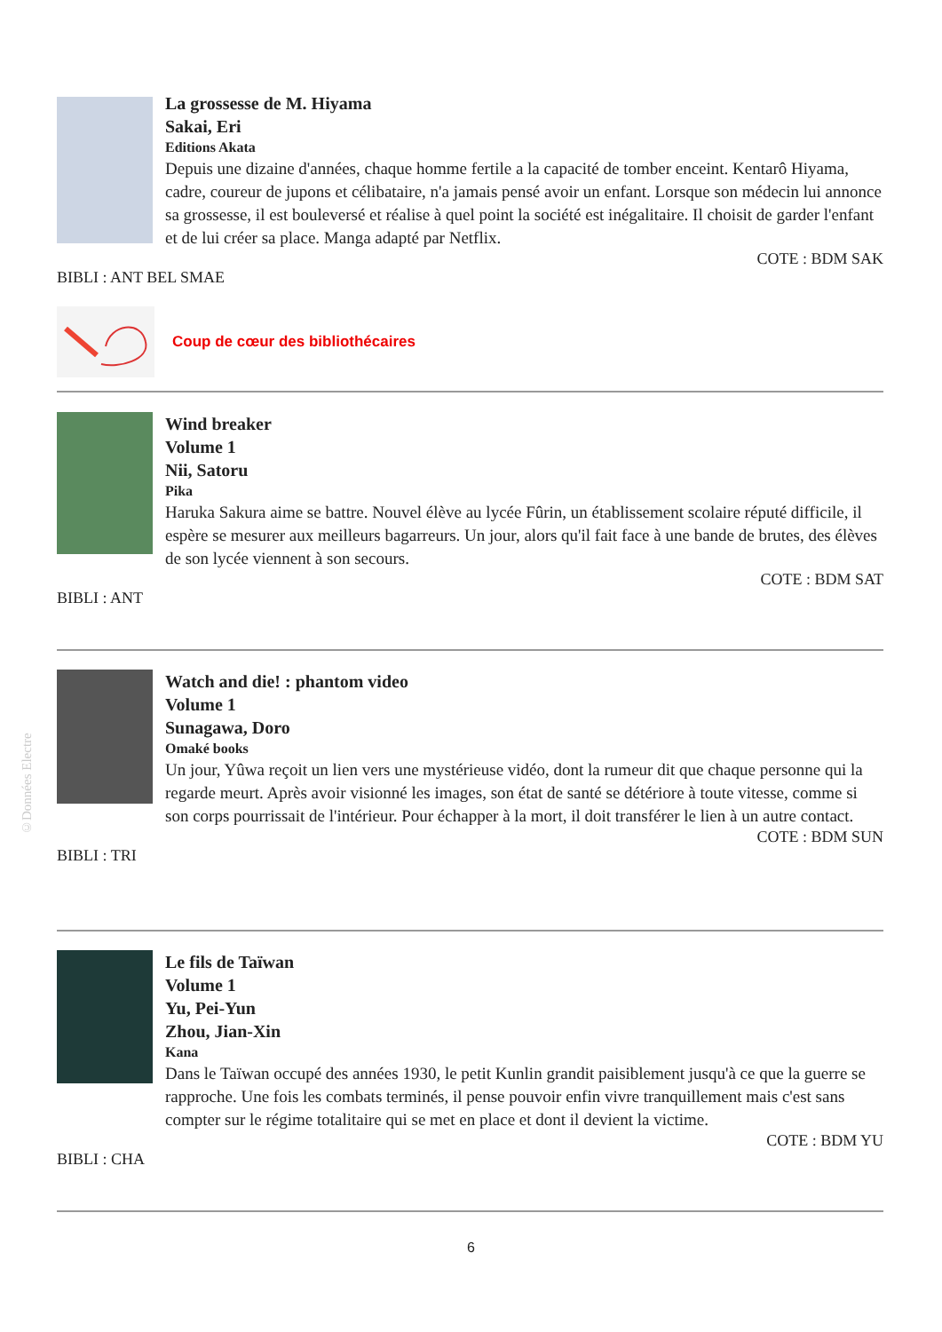©Données Electre
La grossesse de M. Hiyama
Sakai, Eri
Editions Akata
Depuis une dizaine d'années, chaque homme fertile a la capacité de tomber enceint. Kentarô Hiyama, cadre, coureur de jupons et célibataire, n'a jamais pensé avoir un enfant. Lorsque son médecin lui annonce sa grossesse, il est bouleversé et réalise à quel point la société est inégalitaire. Il choisit de garder l'enfant et de lui créer sa place. Manga adapté par Netflix.
COTE : BDM SAK
BIBLI : ANT BEL SMAE
Coup de cœur des bibliothécaires
Wind breaker
Volume 1
Nii, Satoru
Pika
Haruka Sakura aime se battre. Nouvel élève au lycée Fûrin, un établissement scolaire réputé difficile, il espère se mesurer aux meilleurs bagarreurs. Un jour, alors qu'il fait face à une bande de brutes, des élèves de son lycée viennent à son secours.
COTE : BDM SAT
BIBLI : ANT
Watch and die! : phantom video
Volume 1
Sunagawa, Doro
Omaké books
Un jour, Yûwa reçoit un lien vers une mystérieuse vidéo, dont la rumeur dit que chaque personne qui la regarde meurt. Après avoir visionné les images, son état de santé se détériore à toute vitesse, comme si son corps pourrissait de l'intérieur. Pour échapper à la mort, il doit transférer le lien à un autre contact.
COTE : BDM SUN
BIBLI : TRI
Le fils de Taïwan
Volume 1
Yu, Pei-Yun
Zhou, Jian-Xin
Kana
Dans le Taïwan occupé des années 1930, le petit Kunlin grandit paisiblement jusqu'à ce que la guerre se rapproche. Une fois les combats terminés, il pense pouvoir enfin vivre tranquillement mais c'est sans compter sur le régime totalitaire qui se met en place et dont il devient la victime.
COTE : BDM YU
BIBLI : CHA
6